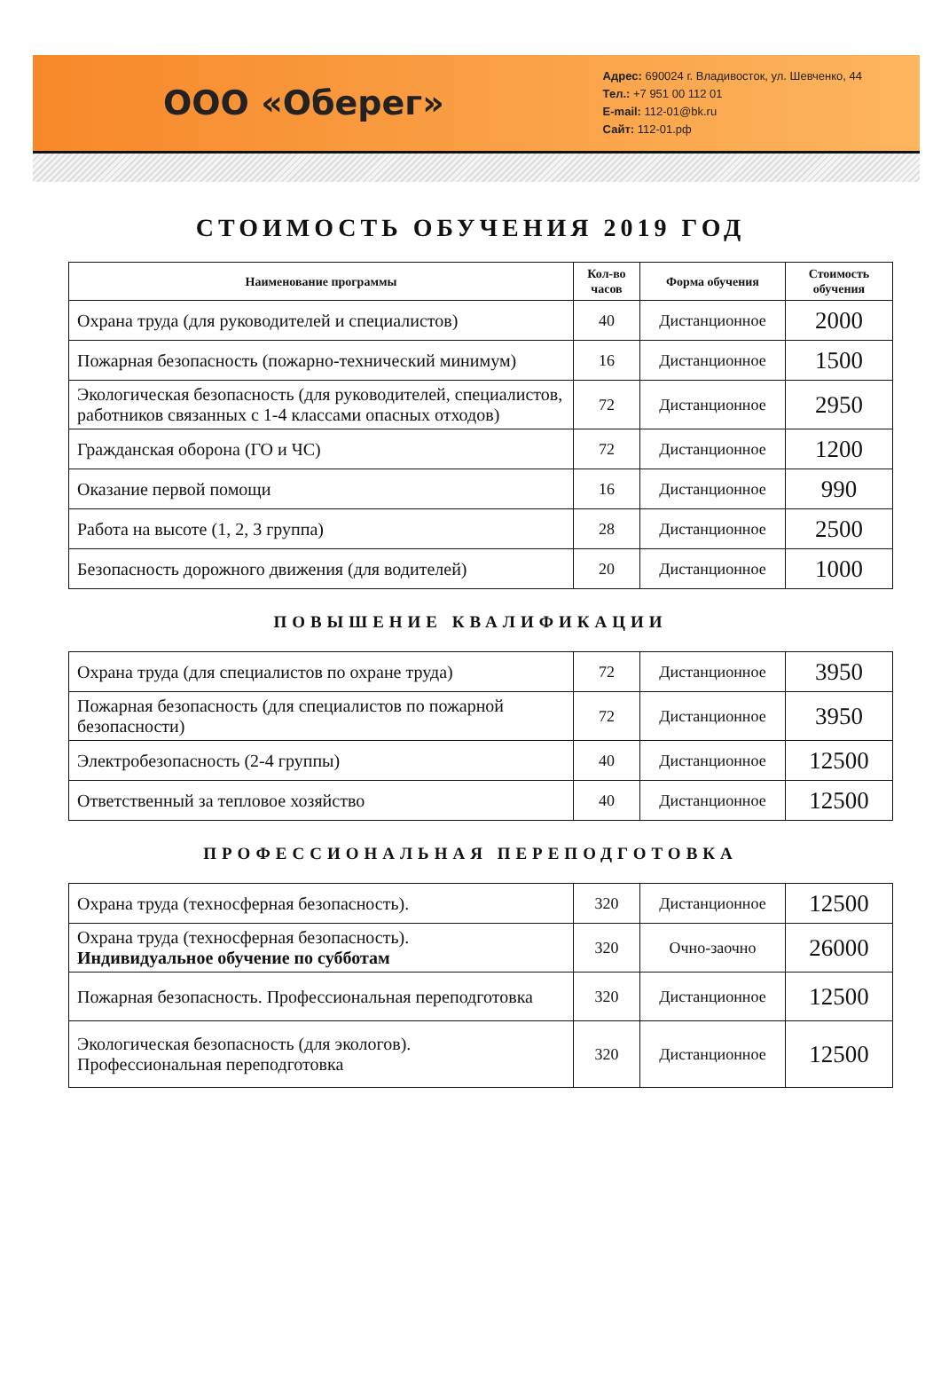ООО «Оберег»
Адрес: 690024 г. Владивосток, ул. Шевченко, 44
Тел.: +7 951 00 112 01
E-mail: 112-01@bk.ru
Сайт: 112-01.рф
СТОИМОСТЬ ОБУЧЕНИЯ 2019 ГОД
| Наименование программы | Кол-во часов | Форма обучения | Стоимость обучения |
| --- | --- | --- | --- |
| Охрана труда (для руководителей и специалистов) | 40 | Дистанционное | 2000 |
| Пожарная безопасность (пожарно-технический минимум) | 16 | Дистанционное | 1500 |
| Экологическая безопасность (для руководителей, специалистов, работников связанных с 1-4 классами опасных отходов) | 72 | Дистанционное | 2950 |
| Гражданская оборона (ГО и ЧС) | 72 | Дистанционное | 1200 |
| Оказание первой помощи | 16 | Дистанционное | 990 |
| Работа на высоте (1, 2, 3 группа) | 28 | Дистанционное | 2500 |
| Безопасность дорожного движения (для водителей) | 20 | Дистанционное | 1000 |
ПОВЫШЕНИЕ КВАЛИФИКАЦИИ
| Охрана труда (для специалистов по охране труда) | 72 | Дистанционное | 3950 |
| Пожарная безопасность (для специалистов по пожарной безопасности) | 72 | Дистанционное | 3950 |
| Электробезопасность (2-4 группы) | 40 | Дистанционное | 12500 |
| Ответственный за тепловое хозяйство | 40 | Дистанционное | 12500 |
ПРОФЕССИОНАЛЬНАЯ ПЕРЕПОДГОТОВКА
| Охрана труда (техносферная безопасность). | 320 | Дистанционное | 12500 |
| Охрана труда (техносферная безопасность). Индивидуальное обучение по субботам | 320 | Очно-заочно | 26000 |
| Пожарная безопасность. Профессиональная переподготовка | 320 | Дистанционное | 12500 |
| Экологическая безопасность (для экологов). Профессиональная переподготовка | 320 | Дистанционное | 12500 |